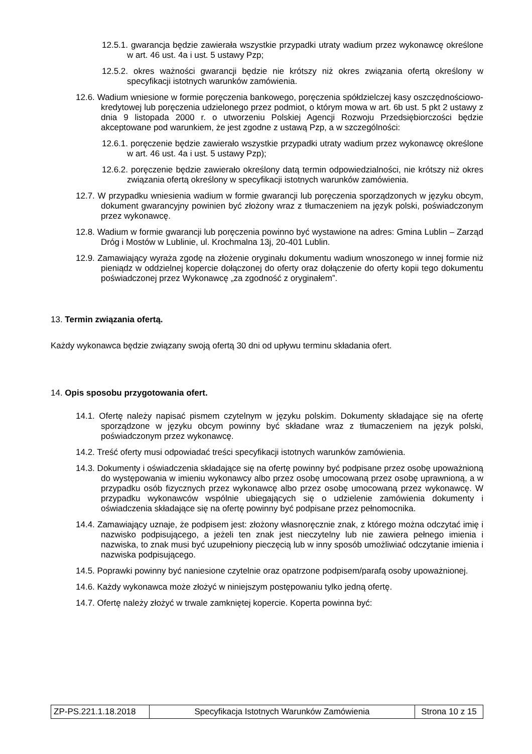12.5.1. gwarancja będzie zawierała wszystkie przypadki utraty wadium przez wykonawcę określone w art. 46 ust. 4a i ust. 5 ustawy Pzp;
12.5.2. okres ważności gwarancji będzie nie krótszy niż okres związania ofertą określony w specyfikacji istotnych warunków zamówienia.
12.6. Wadium wniesione w formie poręczenia bankowego, poręczenia spółdzielczej kasy oszczędnościowo-kredytowej lub poręczenia udzielonego przez podmiot, o którym mowa w art. 6b ust. 5 pkt 2 ustawy z dnia 9 listopada 2000 r. o utworzeniu Polskiej Agencji Rozwoju Przedsiębiorczości będzie akceptowane pod warunkiem, że jest zgodne z ustawą Pzp, a w szczególności:
12.6.1. poręczenie będzie zawierało wszystkie przypadki utraty wadium przez wykonawcę określone w art. 46 ust. 4a i ust. 5 ustawy Pzp);
12.6.2. poręczenie będzie zawierało określony datą termin odpowiedzialności, nie krótszy niż okres związania ofertą określony w specyfikacji istotnych warunków zamówienia.
12.7. W przypadku wniesienia wadium w formie gwarancji lub poręczenia sporządzonych w języku obcym, dokument gwarancyjny powinien być złożony wraz z tłumaczeniem na język polski, poświadczonym przez wykonawcę.
12.8. Wadium w formie gwarancji lub poręczenia powinno być wystawione na adres: Gmina Lublin – Zarząd Dróg i Mostów w Lublinie, ul. Krochmalna 13j, 20-401 Lublin.
12.9. Zamawiający wyraża zgodę na złożenie oryginału dokumentu wadium wnoszonego w innej formie niż pieniądz w oddzielnej kopercie dołączonej do oferty oraz dołączenie do oferty kopii tego dokumentu poświadczonej przez Wykonawcę „za zgodność z oryginałem”.
13. Termin związania ofertą.
Każdy wykonawca będzie związany swoją ofertą 30 dni od upływu terminu składania ofert.
14. Opis sposobu przygotowania ofert.
14.1. Ofertę należy napisać pismem czytelnym w języku polskim. Dokumenty składające się na ofertę sporządzone w języku obcym powinny być składane wraz z tłumaczeniem na język polski, poświadczonym przez wykonawcę.
14.2. Treść oferty musi odpowiadać treści specyfikacji istotnych warunków zamówienia.
14.3. Dokumenty i oświadczenia składające się na ofertę powinny być podpisane przez osobę upoważnioną do występowania w imieniu wykonawcy albo przez osobę umocowaną przez osobę uprawnioną, a w przypadku osób fizycznych przez wykonawcę albo przez osobę umocowaną przez wykonawcę. W przypadku wykonawców wspólnie ubiegających się o udzielenie zamówienia dokumenty i oświadczenia składające się na ofertę powinny być podpisane przez pełnomocnika.
14.4. Zamawiający uznaje, że podpisem jest: złożony własnoręcznie znak, z którego można odczytać imię i nazwisko podpisującego, a jeżeli ten znak jest nieczytelny lub nie zawiera pełnego imienia i nazwiska, to znak musi być uzupełniony pieczęcią lub w inny sposób umożliwiać odczytanie imienia i nazwiska podpisującego.
14.5. Poprawki powinny być naniesione czytelnie oraz opatrzone podpisem/parafą osoby upoważnionej.
14.6. Każdy wykonawca może złożyć w niniejszym postępowaniu tylko jedną ofertę.
14.7. Ofertę należy złożyć w trwale zamkniętej kopercie. Koperta powinna być:
| ZP-PS.221.1.18.2018 | Specyfikacja Istotnych Warunków Zamówienia | Strona 10 z 15 |